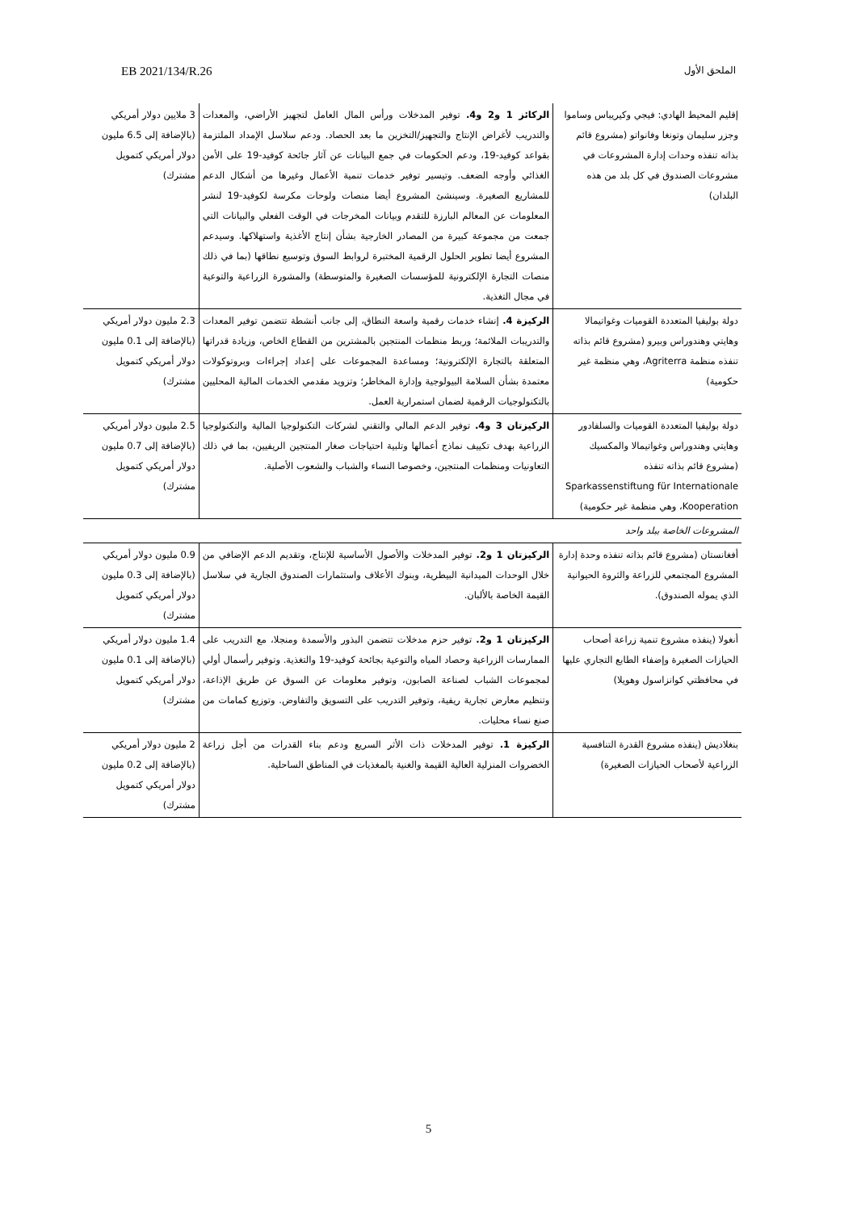الملحق الأول EB 2021/134/R.26
| إقليم المحيط الهادي: فيجي وكيريباس وساموا وجزر سليمان وتونغا وفانواتو (مشروع قائم بذاته تنفذه وحدات إدارة المشروعات في مشروعات الصندوق في كل بلد من هذه البلدان) | الركائز 1 و2 و4. توفير المدخلات ورأس المال العامل لتجهيز الأراضي، والمعدات والتدريب لأغراض الإنتاج والتجهيز/التخزين ما بعد الحصاد. ودعم سلاسل الإمداد الملتزمة بقواعد كوفيد-19، ودعم الحكومات في جمع البيانات عن آثار جائحة كوفيد-19 على الأمن الغذائي وأوجه الضعف. وتيسير توفير خدمات تنمية الأعمال وغيرها من أشكال الدعم للمشاريع الصغيرة. وسينشئ المشروع أيضا منصات ولوحات مكرسة لكوفيد-19 لنشر المعلومات عن المعالم البارزة للتقدم وبيانات المخرجات في الوقت الفعلي والبيانات التي جمعت من مجموعة كبيرة من المصادر الخارجية بشأن إنتاج الأغذية واستهلاكها. وسيدعم المشروع أيضا تطوير الحلول الرقمية المختبرة لروابط السوق وتوسيع نطاقها (بما في ذلك منصات التجارة الإلكترونية للمؤسسات الصغيرة والمتوسطة) والمشورة الزراعية والتوعية في مجال التغذية. | 3 ملايين دولار أمريكي (بالإضافة إلى 6.5 مليون دولار أمريكي كتمويل مشترك) |
| دولة بوليفيا المتعددة القوميات وغواتيمالا وهايتي وهندوراس وبيرو (مشروع قائم بذاته تنفذه منظمة Agriterra، وهي منظمة غير حكومية) | الركيزة 4. إنشاء خدمات رقمية واسعة النطاق، إلى جانب أنشطة تتضمن توفير المعدات والتدريبات الملائمة؛ وربط منظمات المنتجين بالمشترين من القطاع الخاص، وزيادة قدراتها المتعلقة بالتجارة الإلكترونية؛ ومساعدة المجموعات على إعداد إجراءات وبروتوكولات معتمدة بشأن السلامة البيولوجية وإدارة المخاطر؛ وتزويد مقدمي الخدمات المالية المحليين بالتكنولوجيات الرقمية لضمان استمرارية العمل. | 2.3 مليون دولار أمريكي (بالإضافة إلى 0.1 مليون دولار أمريكي كتمويل مشترك) |
| دولة بوليفيا المتعددة القوميات والسلفادور وهايتي وهندوراس وغواتيمالا والمكسيك (مشروع قائم بذاته تنفذه Sparkassenstiftung für Internationale Kooperation، وهي منظمة غير حكومية) | الركيزتان 3 و4. توفير الدعم المالي والتقني لشركات التكنولوجيا المالية والتكنولوجيا الزراعية بهدف تكييف نماذج أعمالها وتلبية احتياجات صغار المنتجين الريفيين، بما في ذلك التعاونيات ومنظمات المنتجين، وخصوصا النساء والشباب والشعوب الأصلية. | 2.5 مليون دولار أمريكي (بالإضافة إلى 0.7 مليون دولار أمريكي كتمويل مشترك) |
| المشروعات الخاصة ببلد واحد | | |
| أفغانستان (مشروع قائم بذاته تنفذه وحدة إدارة المشروع المجتمعي للزراعة والثروة الحيوانية الذي يموله الصندوق). | الركيزتان 1 و2. توفير المدخلات والأصول الأساسية للإنتاج، وتقديم الدعم الإضافي من خلال الوحدات الميدانية البيطرية، وبنوك الأعلاف واستثمارات الصندوق الجارية في سلاسل القيمة الخاصة بالألبان. | 0.9 مليون دولار أمريكي (بالإضافة إلى 0.3 مليون دولار أمريكي كتمويل مشترك) |
| أنغولا (ينفذه مشروع تنمية زراعة أصحاب الحيازات الصغيرة وإضفاء الطابع التجاري عليها في محافظتي كوانزاسول وهويلا) | الركيزتان 1 و2. توفير حزم مدخلات تتضمن البذور والأسمدة ومنجلا، مع التدريب على الممارسات الزراعية وحصاد المياه والتوعية بجائحة كوفيد-19 والتغذية. وتوفير رأسمال أولي لمجموعات الشباب لصناعة الصابون، وتوفير معلومات عن السوق عن طريق الإذاعة، وتنظيم معارض تجارية ريفية، وتوفير التدريب على التسويق والتفاوض. وتوزيع كمامات من صنع نساء محليات. | 1.4 مليون دولار أمريكي (بالإضافة إلى 0.1 مليون دولار أمريكي كتمويل مشترك) |
| بنغلاديش (ينفذه مشروع القدرة التنافسية الزراعية لأصحاب الحيازات الصغيرة) | الركيزة 1. توفير المدخلات ذات الأثر السريع ودعم بناء القدرات من أجل زراعة الخضروات المنزلية العالية القيمة والغنية بالمغذيات في المناطق الساحلية. | 2 مليون دولار أمريكي (بالإضافة إلى 0.2 مليون دولار أمريكي كتمويل مشترك) |
5